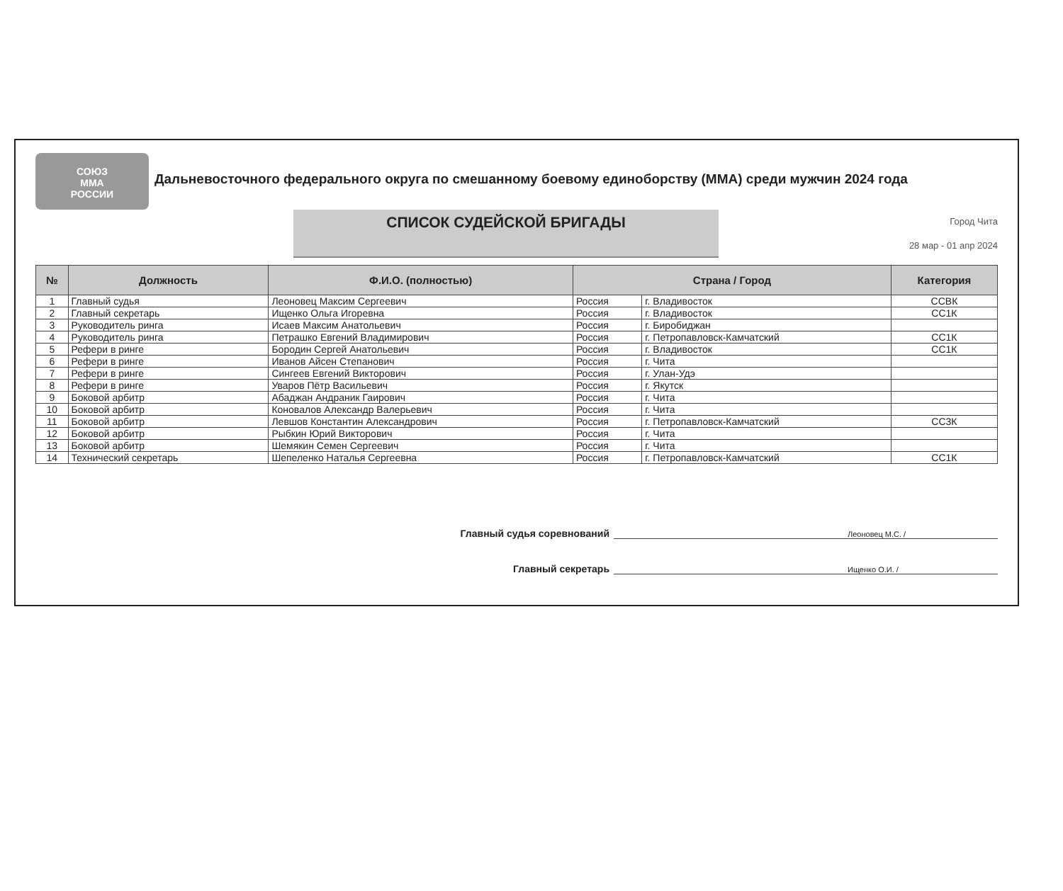СОЮЗ
ММА
РОССИИ
Дальневосточного федерального округа по смешанному боевому единоборству (ММА) среди мужчин 2024 года
СПИСОК СУДЕЙСКОЙ БРИГАДЫ
Город Чита
28 мар - 01 апр 2024
| № | Должность | Ф.И.О. (полностью) | Страна / Город | | Категория |
| --- | --- | --- | --- | --- | --- |
| 1 | Главный судья | Леоновец Максим Сергеевич | Россия | г. Владивосток | ССВК |
| 2 | Главный секретарь | Ищенко Ольга Игоревна | Россия | г. Владивосток | СС1К |
| 3 | Руководитель ринга | Исаев Максим Анатольевич | Россия | г. Биробиджан | |
| 4 | Руководитель ринга | Петрашко Евгений Владимирович | Россия | г. Петропавловск-Камчатский | СС1К |
| 5 | Рефери в ринге | Бородин Сергей Анатольевич | Россия | г. Владивосток | СС1К |
| 6 | Рефери в ринге | Иванов Айсен Степанович | Россия | г. Чита | |
| 7 | Рефери в ринге | Сингеев Евгений Викторович | Россия | г. Улан-Удэ | |
| 8 | Рефери в ринге | Уваров Пётр Васильевич | Россия | г. Якутск | |
| 9 | Боковой арбитр | Абаджан Андраник Гаирович | Россия | г. Чита | |
| 10 | Боковой арбитр | Коновалов Александр Валерьевич | Россия | г. Чита | |
| 11 | Боковой арбитр | Левшов Константин Александрович | Россия | г. Петропавловск-Камчатский | СС3К |
| 12 | Боковой арбитр | Рыбкин Юрий Викторович | Россия | г. Чита | |
| 13 | Боковой арбитр | Шемякин Семен Сергеевич | Россия | г. Чита | |
| 14 | Технический секретарь | Шепеленко Наталья Сергеевна | Россия | г. Петропавловск-Камчатский | СС1К |
Главный судья соревнований Леоновец М.С. /
Главный секретарь Ищенко О.И. /